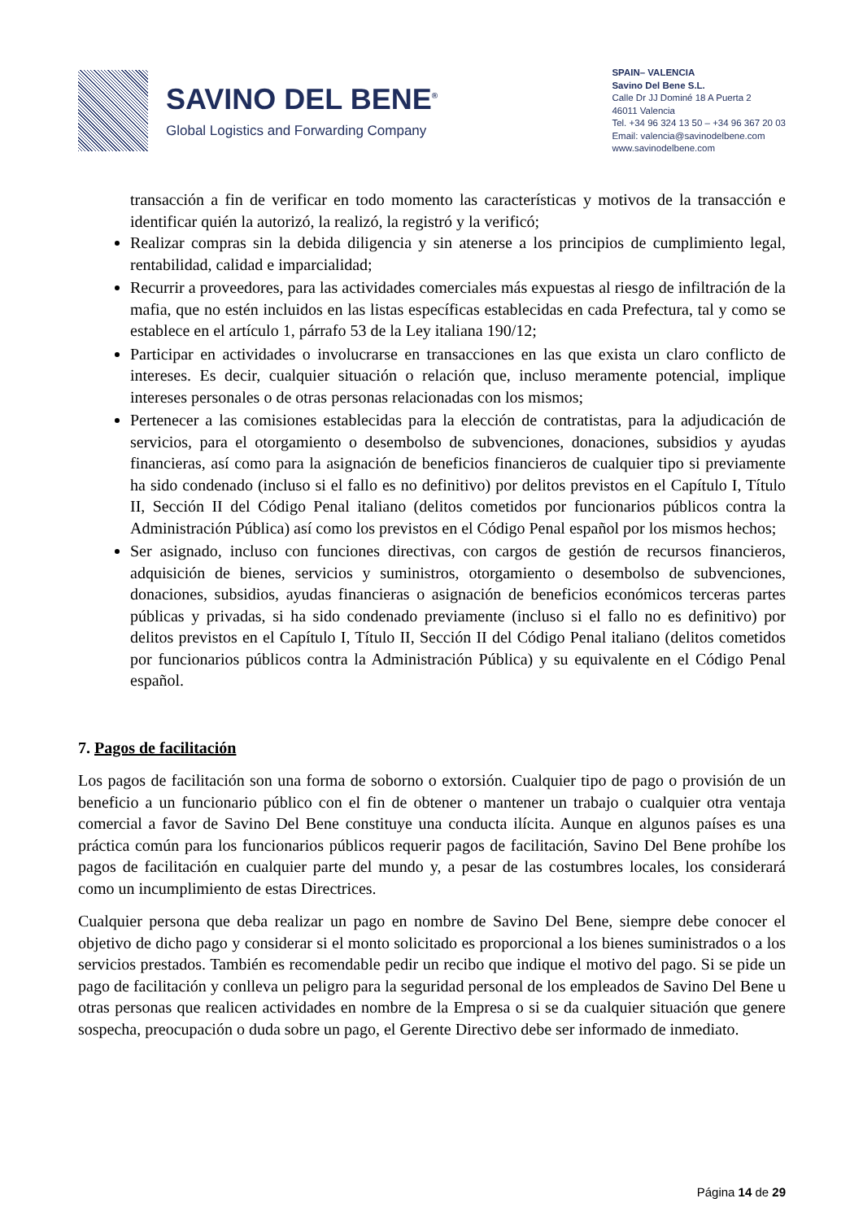SAVINO DEL BENE<sup>®</sup>
Global Logistics and Forwarding Company
SPAIN– VALENCIA
Savino Del Bene S.L.
Calle Dr JJ Dominé 18 A Puerta 2
46011 Valencia
Tel. +34 96 324 13 50 – +34 96 367 20 03
Email: valencia@savinodelbene.com
www.savinodelbene.com
transacción a fin de verificar en todo momento las características y motivos de la transacción e identificar quién la autorizó, la realizó, la registró y la verificó;
Realizar compras sin la debida diligencia y sin atenerse a los principios de cumplimiento legal, rentabilidad, calidad e imparcialidad;
Recurrir a proveedores, para las actividades comerciales más expuestas al riesgo de infiltración de la mafia, que no estén incluidos en las listas específicas establecidas en cada Prefectura, tal y como se establece en el artículo 1, párrafo 53 de la Ley italiana 190/12;
Participar en actividades o involucrarse en transacciones en las que exista un claro conflicto de intereses. Es decir, cualquier situación o relación que, incluso meramente potencial, implique intereses personales o de otras personas relacionadas con los mismos;
Pertenecer a las comisiones establecidas para la elección de contratistas, para la adjudicación de servicios, para el otorgamiento o desembolso de subvenciones, donaciones, subsidios y ayudas financieras, así como para la asignación de beneficios financieros de cualquier tipo si previamente ha sido condenado (incluso si el fallo es no definitivo) por delitos previstos en el Capítulo I, Título II, Sección II del Código Penal italiano (delitos cometidos por funcionarios públicos contra la Administración Pública) así como los previstos en el Código Penal español por los mismos hechos;
Ser asignado, incluso con funciones directivas, con cargos de gestión de recursos financieros, adquisición de bienes, servicios y suministros, otorgamiento o desembolso de subvenciones, donaciones, subsidios, ayudas financieras o asignación de beneficios económicos terceras partes públicas y privadas, si ha sido condenado previamente (incluso si el fallo no es definitivo) por delitos previstos en el Capítulo I, Título II, Sección II del Código Penal italiano (delitos cometidos por funcionarios públicos contra la Administración Pública) y su equivalente en el Código Penal español.
7. Pagos de facilitación
Los pagos de facilitación son una forma de soborno o extorsión. Cualquier tipo de pago o provisión de un beneficio a un funcionario público con el fin de obtener o mantener un trabajo o cualquier otra ventaja comercial a favor de Savino Del Bene constituye una conducta ilícita. Aunque en algunos países es una práctica común para los funcionarios públicos requerir pagos de facilitación, Savino Del Bene prohíbe los pagos de facilitación en cualquier parte del mundo y, a pesar de las costumbres locales, los considerará como un incumplimiento de estas Directrices.
Cualquier persona que deba realizar un pago en nombre de Savino Del Bene, siempre debe conocer el objetivo de dicho pago y considerar si el monto solicitado es proporcional a los bienes suministrados o a los servicios prestados. También es recomendable pedir un recibo que indique el motivo del pago. Si se pide un pago de facilitación y conlleva un peligro para la seguridad personal de los empleados de Savino Del Bene u otras personas que realicen actividades en nombre de la Empresa o si se da cualquier situación que genere sospecha, preocupación o duda sobre un pago, el Gerente Directivo debe ser informado de inmediato.
Página 14 de 29